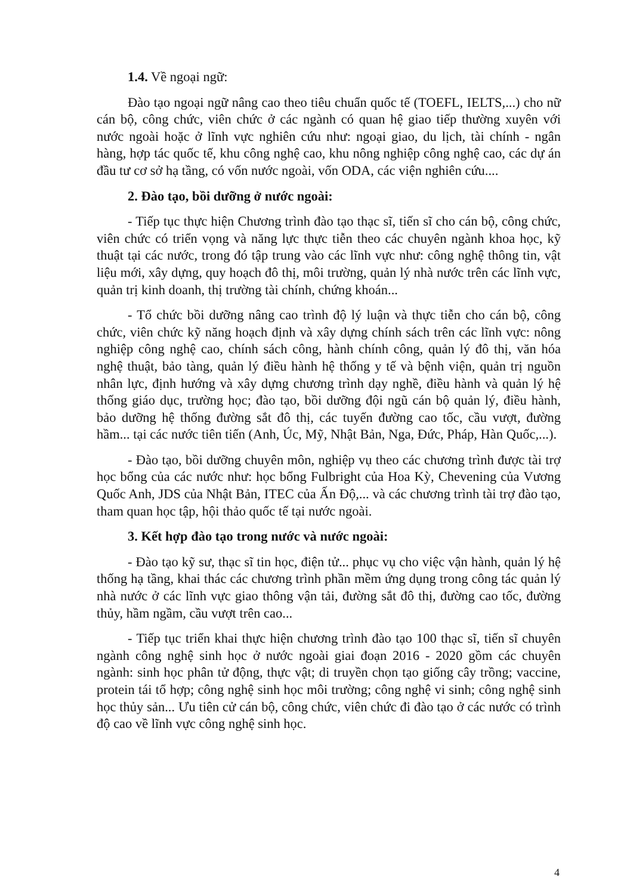1.4. Về ngoại ngữ:
Đào tạo ngoại ngữ nâng cao theo tiêu chuẩn quốc tế (TOEFL, IELTS,...) cho nữ cán bộ, công chức, viên chức ở các ngành có quan hệ giao tiếp thường xuyên với nước ngoài hoặc ở lĩnh vực nghiên cứu như: ngoại giao, du lịch, tài chính - ngân hàng, hợp tác quốc tế, khu công nghệ cao, khu nông nghiệp công nghệ cao, các dự án đầu tư cơ sở hạ tầng, có vốn nước ngoài, vốn ODA, các viện nghiên cứu....
2. Đào tạo, bồi dưỡng ở nước ngoài:
- Tiếp tục thực hiện Chương trình đào tạo thạc sĩ, tiến sĩ cho cán bộ, công chức, viên chức có triển vọng và năng lực thực tiễn theo các chuyên ngành khoa học, kỹ thuật tại các nước, trong đó tập trung vào các lĩnh vực như: công nghệ thông tin, vật liệu mới, xây dựng, quy hoạch đô thị, môi trường, quản lý nhà nước trên các lĩnh vực, quản trị kinh doanh, thị trường tài chính, chứng khoán...
- Tổ chức bồi dưỡng nâng cao trình độ lý luận và thực tiễn cho cán bộ, công chức, viên chức kỹ năng hoạch định và xây dựng chính sách trên các lĩnh vực: nông nghiệp công nghệ cao, chính sách công, hành chính công, quản lý đô thị, văn hóa nghệ thuật, bảo tàng, quản lý điều hành hệ thống y tế và bệnh viện, quản trị nguồn nhân lực, định hướng và xây dựng chương trình dạy nghề, điều hành và quản lý hệ thống giáo dục, trường học; đào tạo, bồi dưỡng đội ngũ cán bộ quản lý, điều hành, bảo dưỡng hệ thống đường sắt đô thị, các tuyến đường cao tốc, cầu vượt, đường hầm... tại các nước tiên tiến (Anh, Úc, Mỹ, Nhật Bản, Nga, Đức, Pháp, Hàn Quốc,...).
- Đào tạo, bồi dưỡng chuyên môn, nghiệp vụ theo các chương trình được tài trợ học bổng của các nước như: học bổng Fulbright của Hoa Kỳ, Chevening của Vương Quốc Anh, JDS của Nhật Bản, ITEC của Ấn Độ,... và các chương trình tài trợ đào tạo, tham quan học tập, hội thảo quốc tế tại nước ngoài.
3. Kết hợp đào tạo trong nước và nước ngoài:
- Đào tạo kỹ sư, thạc sĩ tin học, điện tử... phục vụ cho việc vận hành, quản lý hệ thống hạ tầng, khai thác các chương trình phần mềm ứng dụng trong công tác quản lý nhà nước ở các lĩnh vực giao thông vận tải, đường sắt đô thị, đường cao tốc, đường thủy, hầm ngầm, cầu vượt trên cao...
- Tiếp tục triển khai thực hiện chương trình đào tạo 100 thạc sĩ, tiến sĩ chuyên ngành công nghệ sinh học ở nước ngoài giai đoạn 2016 - 2020 gồm các chuyên ngành: sinh học phân tử động, thực vật; di truyền chọn tạo giống cây trồng; vaccine, protein tái tổ hợp; công nghệ sinh học môi trường; công nghệ vi sinh; công nghệ sinh học thủy sản... Ưu tiên cử cán bộ, công chức, viên chức đi đào tạo ở các nước có trình độ cao về lĩnh vực công nghệ sinh học.
4